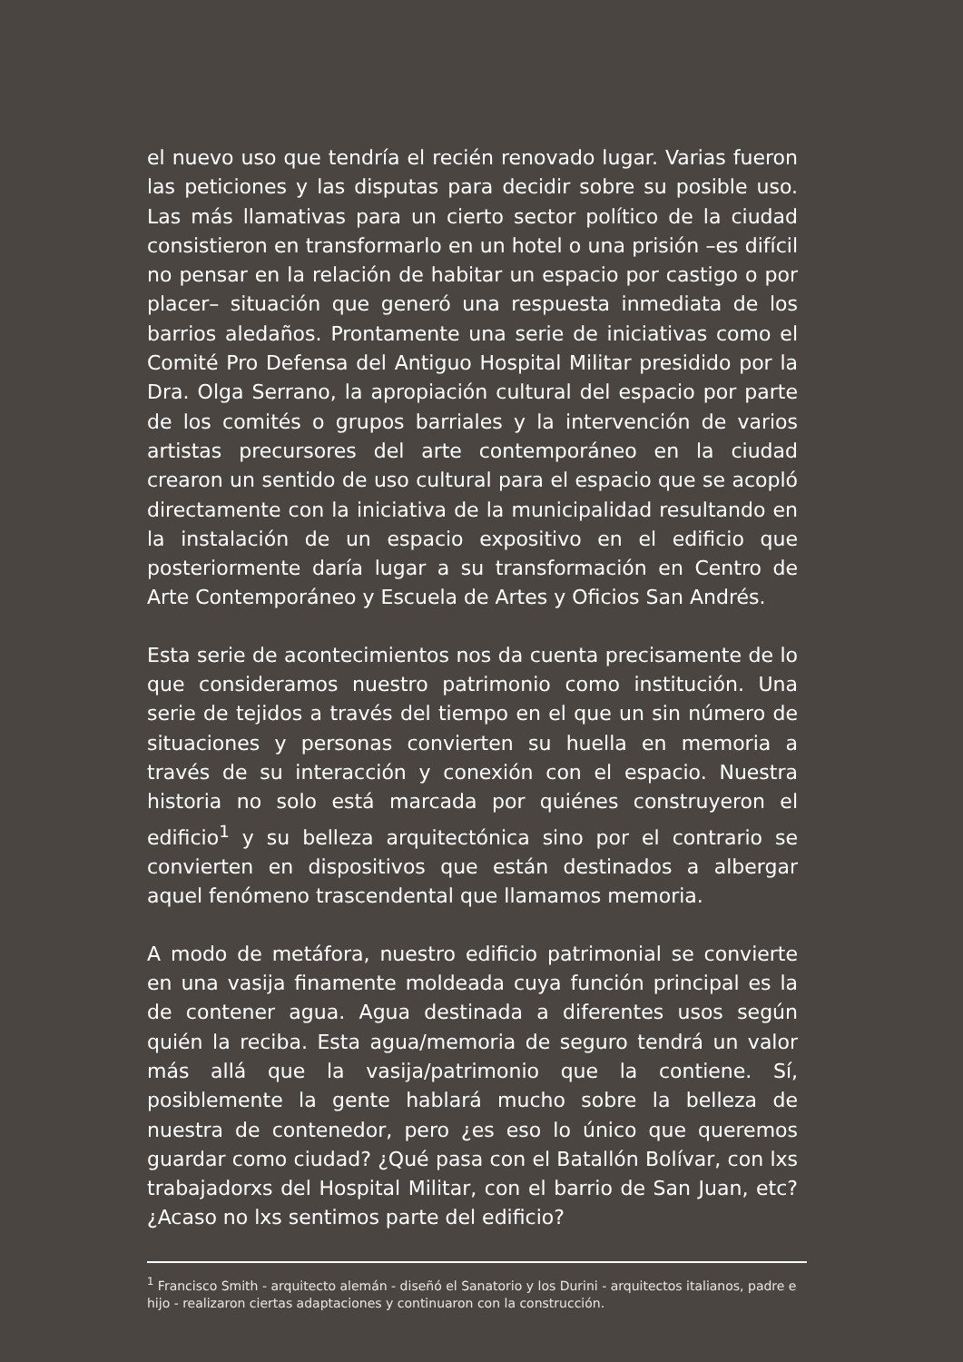el nuevo uso que tendría el recién renovado lugar. Varias fueron las peticiones y las disputas para decidir sobre su posible uso. Las más llamativas para un cierto sector político de la ciudad consistieron en transformarlo en un hotel o una prisión –es difícil no pensar en la relación de habitar un espacio por castigo o por placer– situación que generó una respuesta inmediata de los barrios aledaños. Prontamente una serie de iniciativas como el Comité Pro Defensa del Antiguo Hospital Militar presidido por la Dra. Olga Serrano, la apropiación cultural del espacio por parte de los comités o grupos barriales y la intervención de varios artistas precursores del arte contemporáneo en la ciudad crearon un sentido de uso cultural para el espacio que se acopló directamente con la iniciativa de la municipalidad resultando en la instalación de un espacio expositivo en el edificio que posteriormente daría lugar a su transformación en Centro de Arte Contemporáneo y Escuela de Artes y Oficios San Andrés.
Esta serie de acontecimientos nos da cuenta precisamente de lo que consideramos nuestro patrimonio como institución. Una serie de tejidos a través del tiempo en el que un sin número de situaciones y personas convierten su huella en memoria a través de su interacción y conexión con el espacio. Nuestra historia no solo está marcada por quiénes construyeron el edificio<sup>1</sup> y su belleza arquitectónica sino por el contrario se convierten en dispositivos que están destinados a albergar aquel fenómeno trascendental que llamamos memoria.
A modo de metáfora, nuestro edificio patrimonial se convierte en una vasija finamente moldeada cuya función principal es la de contener agua. Agua destinada a diferentes usos según quién la reciba. Esta agua/memoria de seguro tendrá un valor más allá que la vasija/patrimonio que la contiene. Sí, posiblemente la gente hablará mucho sobre la belleza de nuestra de contenedor, pero ¿es eso lo único que queremos guardar como ciudad? ¿Qué pasa con el Batallón Bolívar, con lxs trabajadorxs del Hospital Militar, con el barrio de San Juan, etc? ¿Acaso no lxs sentimos parte del edificio?
<sup>1</sup> Francisco Smith - arquitecto alemán - diseñó el Sanatorio y los Durini - arquitectos italianos, padre e hijo - realizaron ciertas adaptaciones y continuaron con la construcción.